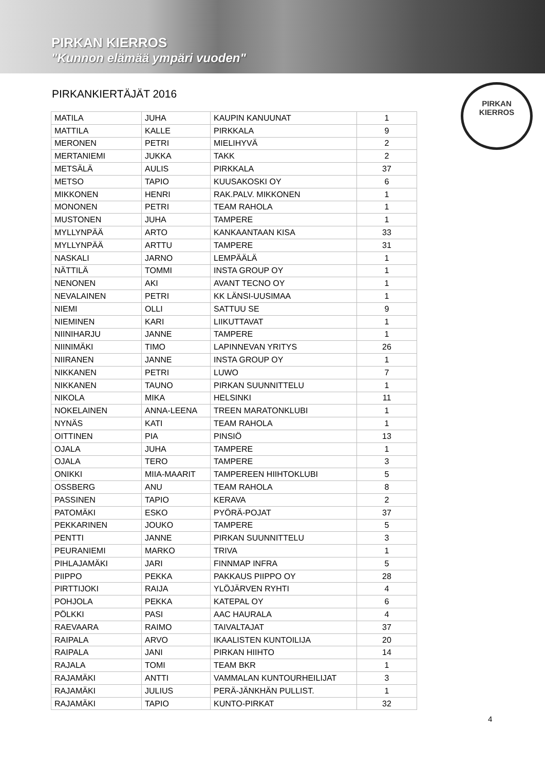PIRKAN KIERROS
"Kunnon elämää ympäri vuoden"
PIRKAN
KIERROS
PIRKANKIERTÄJÄT 2016
| MATILA | JUHA | KAUPIN KANUUNAT | 1 |
| MATTILA | KALLE | PIRKKALA | 9 |
| MERONEN | PETRI | MIELIHYVÄ | 2 |
| MERTANIEMI | JUKKA | TAKK | 2 |
| METSÄLÄ | AULIS | PIRKKALA | 37 |
| METSO | TAPIO | KUUSAKOSKI OY | 6 |
| MIKKONEN | HENRI | RAK.PALV. MIKKONEN | 1 |
| MONONEN | PETRI | TEAM RAHOLA | 1 |
| MUSTONEN | JUHA | TAMPERE | 1 |
| MYLLYNPÄÄ | ARTO | KANKAANTAAN KISA | 33 |
| MYLLYNPÄÄ | ARTTU | TAMPERE | 31 |
| NASKALI | JARNO | LEMPÄÄLÄ | 1 |
| NÄTTILÄ | TOMMI | INSTA GROUP OY | 1 |
| NENONEN | AKI | AVANT TECNO OY | 1 |
| NEVALAINEN | PETRI | KK LÄNSI-UUSIMAA | 1 |
| NIEMI | OLLI | SATTUU SE | 9 |
| NIEMINEN | KARI | LIIKUTTAVAT | 1 |
| NIINIHARJU | JANNE | TAMPERE | 1 |
| NIINIMÄKI | TIMO | LAPINNEVAN YRITYS | 26 |
| NIIRANEN | JANNE | INSTA GROUP OY | 1 |
| NIKKANEN | PETRI | LUWO | 7 |
| NIKKANEN | TAUNO | PIRKAN SUUNNITTELU | 1 |
| NIKOLA | MIKA | HELSINKI | 11 |
| NOKELAINEN | ANNA-LEENA | TREEN MARATONKLUBI | 1 |
| NYNÄS | KATI | TEAM RAHOLA | 1 |
| OITTINEN | PIA | PINSIÖ | 13 |
| OJALA | JUHA | TAMPERE | 1 |
| OJALA | TERO | TAMPERE | 3 |
| ONIKKI | MIIA-MAARIT | TAMPEREEN HIIHTOKLUBI | 5 |
| OSSBERG | ANU | TEAM RAHOLA | 8 |
| PASSINEN | TAPIO | KERAVA | 2 |
| PATOMÄKI | ESKO | PYÖRÄ-POJAT | 37 |
| PEKKARINEN | JOUKO | TAMPERE | 5 |
| PENTTI | JANNE | PIRKAN SUUNNITTELU | 3 |
| PEURANIEMI | MARKO | TRIVA | 1 |
| PIHLAJAMÄKI | JARI | FINNMAP INFRA | 5 |
| PIIPPO | PEKKA | PAKKAUS PIIPPO OY | 28 |
| PIRTTIJOKI | RAIJA | YLÖJÄRVEN RYHTI | 4 |
| POHJOLA | PEKKA | KATEPAL OY | 6 |
| PÖLKKI | PASI | AAC HAURALA | 4 |
| RAEVAARA | RAIMO | TAIVALTAJAT | 37 |
| RAIPALA | ARVO | IKAALISTEN KUNTOILIJA | 20 |
| RAIPALA | JANI | PIRKAN HIIHTO | 14 |
| RAJALA | TOMI | TEAM BKR | 1 |
| RAJAMÄKI | ANTTI | VAMMALAN KUNTOURHEILIJAT | 3 |
| RAJAMÄKI | JULIUS | PERÄ-JÄNKHÄN PULLIST. | 1 |
| RAJAMÄKI | TAPIO | KUNTO-PIRKAT | 32 |
4